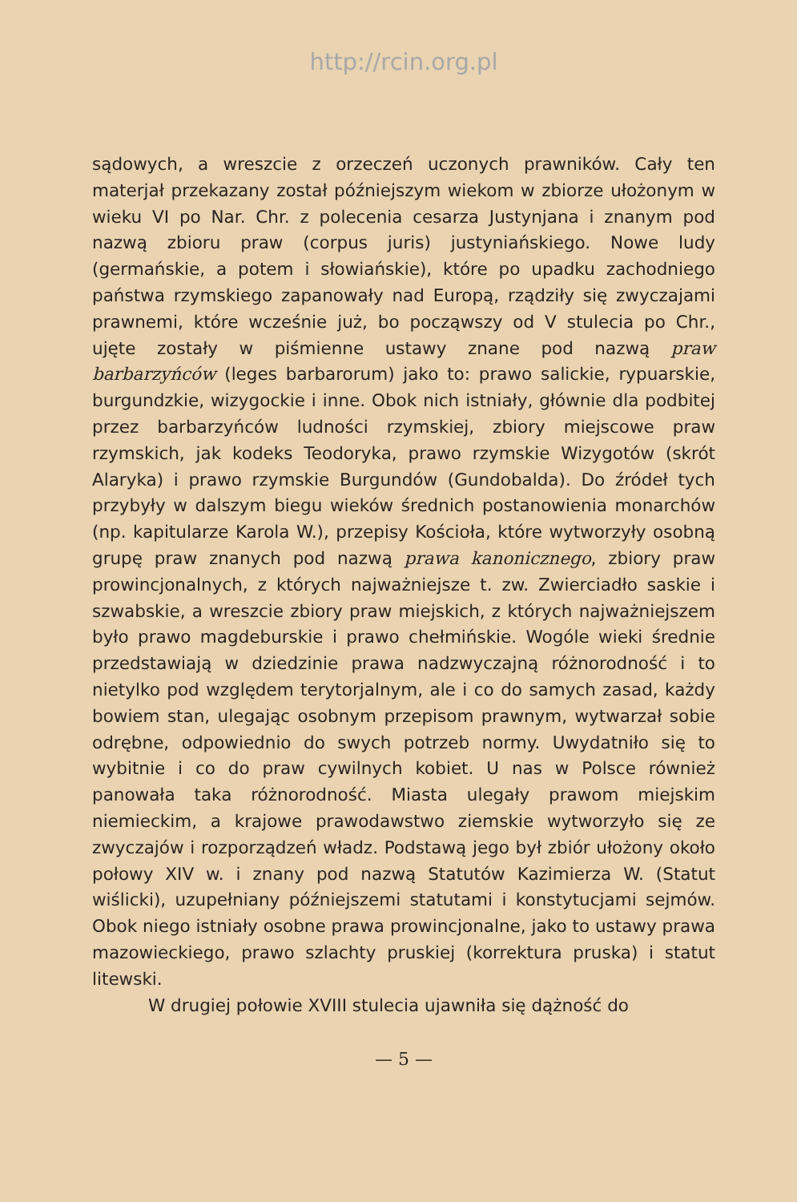http://rcin.org.pl
sądowych, a wreszcie z orzeczeń uczonych prawników. Cały ten materjał przekazany został późniejszym wiekom w zbiorze ułożonym w wieku VI po Nar. Chr. z polecenia cesarza Justynjana i znanym pod nazwą zbioru praw (corpus juris) justyniańskiego. Nowe ludy (germańskie, a potem i słowiańskie), które po upadku zachodniego państwa rzymskiego zapanowały nad Europą, rządziły się zwyczajami prawnemi, które wcześnie już, bo począwszy od V stulecia po Chr., ujęte zostały w piśmienne ustawy znane pod nazwą praw barbarzyńców (leges barbarorum) jako to: prawo salickie, rypuarskie, burgundzkie, wizygockie i inne. Obok nich istniały, głównie dla podbitej przez barbarzyńców ludności rzymskiej, zbiory miejscowe praw rzymskich, jak kodeks Teodoryka, prawo rzymskie Wizygotów (skrót Alaryka) i prawo rzymskie Burgundów (Gundobalda). Do źródeł tych przybyły w dalszym biegu wieków średnich postanowienia monarchów (np. kapitularze Karola W.), przepisy Kościoła, które wytworzyły osobną grupę praw znanych pod nazwą prawa kanonicznego, zbiory praw prowincjonalnych, z których najważniejsze t. zw. Zwierciadło saskie i szwabskie, a wreszcie zbiory praw miejskich, z których najważniejszem było prawo magdeburskie i prawo chełmińskie. Wogóle wieki średnie przedstawiają w dziedzinie prawa nadzwyczajną różnorodność i to nietylko pod względem terytorjalnym, ale i co do samych zasad, każdy bowiem stan, ulegając osobnym przepisom prawnym, wytwarzał sobie odrębne, odpowiednio do swych potrzeb normy. Uwydatniło się to wybitnie i co do praw cywilnych kobiet. U nas w Polsce również panowała taka różnorodność. Miasta ulegały prawom miejskim niemieckim, a krajowe prawodawstwo ziemskie wytworzyło się ze zwyczajów i rozporządzeń władz. Podstawą jego był zbiór ułożony około połowy XIV w. i znany pod nazwą Statutów Kazimierza W. (Statut wiślicki), uzupełniany późniejszemi statutami i konstytucjami sejmów. Obok niego istniały osobne prawa prowincjonalne, jako to ustawy prawa mazowieckiego, prawo szlachty pruskiej (korrektura pruska) i statut litewski.
W drugiej połowie XVIII stulecia ujawniła się dążność do
— 5 —